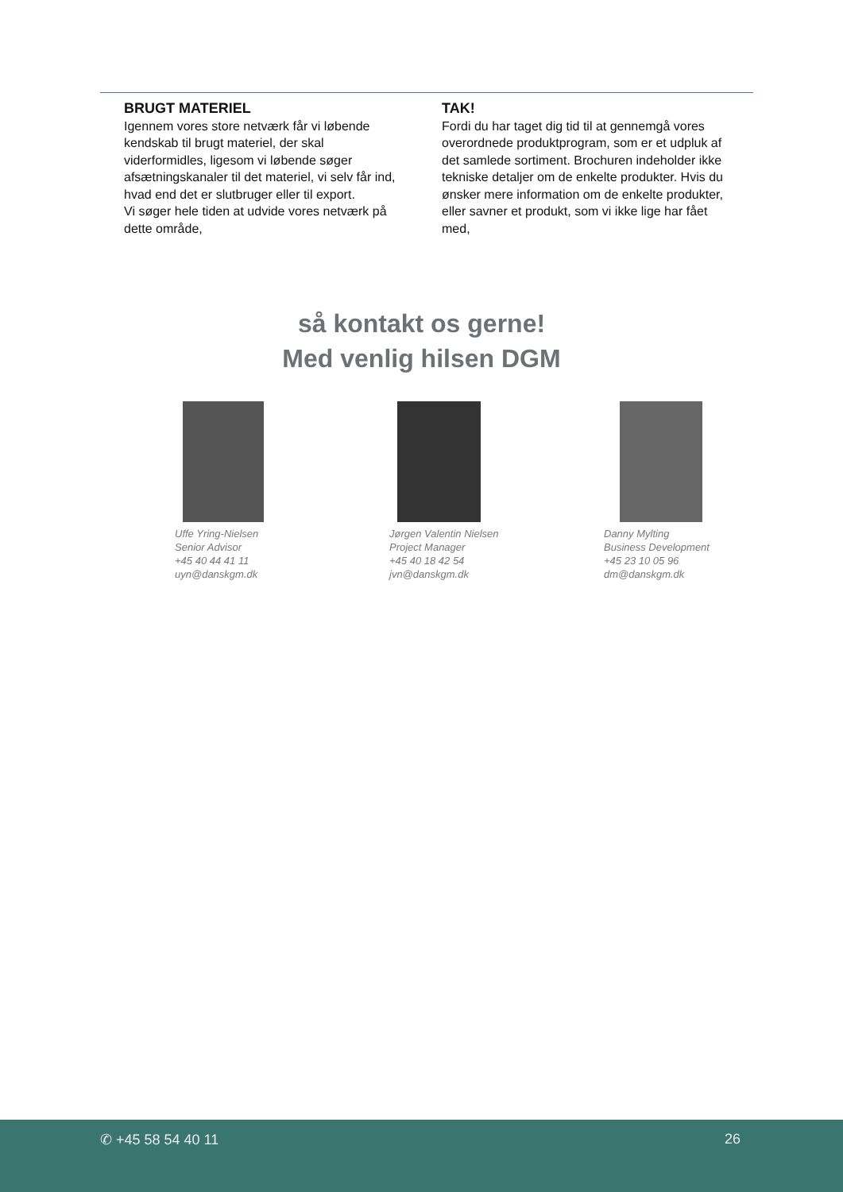BRUGT MATERIEL
Igennem vores store netværk får vi løbende kendskab til brugt materiel, der skal viderformidles, ligesom vi løbende søger afsætningskanaler til det materiel, vi selv får ind, hvad end det er slutbruger eller til export.
Vi søger hele tiden at udvide vores netværk på dette område,
TAK!
Fordi du har taget dig tid til at gennemgå vores overordnede produktprogram, som er et udpluk af det samlede sortiment. Brochuren indeholder ikke tekniske detaljer om de enkelte produkter. Hvis du ønsker mere information om de enkelte produkter, eller savner et produkt, som vi ikke lige har fået med,
så kontakt os gerne!
Med venlig hilsen DGM
Uffe Yring-Nielsen
Senior Advisor
+45 40 44 41 11
uyn@danskgm.dk
Jørgen Valentin Nielsen
Project Manager
+45 40 18 42 54
jvn@danskgm.dk
Danny Mylting
Business Development
+45 23 10 05 96
dm@danskgm.dk
✆ +45 58 54 40 11 26